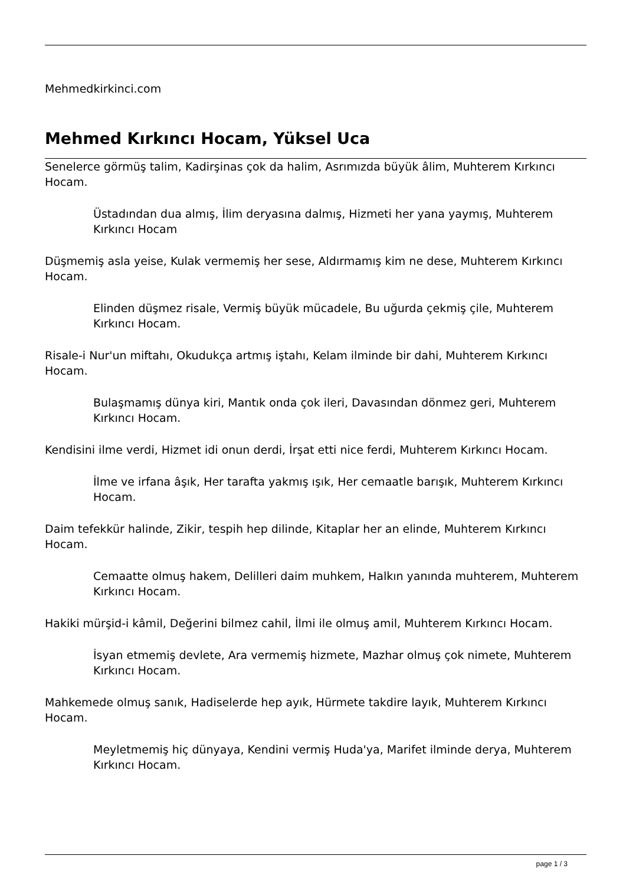Mehmedkirkinci.com
Mehmed Kırkıncı Hocam, Yüksel Uca
Senelerce görmüş talim, Kadirşinas çok da halim, Asrımızda büyük âlim, Muhterem Kırkıncı Hocam.
Üstadından dua almış, İlim deryasına dalmış, Hizmeti her yana yaymış, Muhterem Kırkıncı Hocam
Düşmemiş asla yeise, Kulak vermemiş her sese, Aldırmamış kim ne dese, Muhterem Kırkıncı Hocam.
Elinden düşmez risale, Vermiş büyük mücadele, Bu uğurda çekmiş çile, Muhterem Kırkıncı Hocam.
Risale-i Nur'un miftahı, Okudukça artmış iştahı, Kelam ilminde bir dahi, Muhterem Kırkıncı Hocam.
Bulaşmamış dünya kiri, Mantık onda çok ileri, Davasından dönmez geri, Muhterem Kırkıncı Hocam.
Kendisini ilme verdi, Hizmet idi onun derdi, İrşat etti nice ferdi, Muhterem Kırkıncı Hocam.
İlme ve irfana âşık, Her tarafta yakmış ışık, Her cemaatle barışık, Muhterem Kırkıncı Hocam.
Daim tefekkür halinde, Zikir, tespih hep dilinde, Kitaplar her an elinde, Muhterem Kırkıncı Hocam.
Cemaatte olmuş hakem, Delilleri daim muhkem, Halkın yanında muhterem, Muhterem Kırkıncı Hocam.
Hakiki mürşid-i kâmil, Değerini bilmez cahil, İlmi ile olmuş amil, Muhterem Kırkıncı Hocam.
İsyan etmemiş devlete, Ara vermemiş hizmete, Mazhar olmuş çok nimete, Muhterem Kırkıncı Hocam.
Mahkemede olmuş sanık, Hadiselerde hep ayık, Hürmete takdire layık, Muhterem Kırkıncı Hocam.
Meyletmemiş hiç dünyaya, Kendini vermiş Huda'ya, Marifet ilminde derya, Muhterem Kırkıncı Hocam.
page 1 / 3